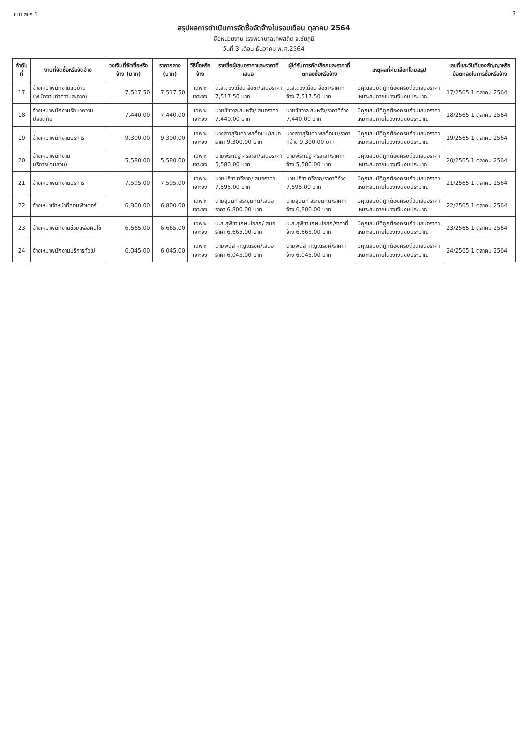แบบ สขร.1 3
สรุปผลการดำเนินการจัดซื้อจัดจ้างในรอบเดือน ตุลาคม 2564
ชื่อหน่วยงาน โรงพยาบาลเทพสถิต จ.ชัยภูมิ
วันที่ 3 เดือน ธันวาคม พ.ศ.2564
| ลำดับที่ | งานที่จัดซื้อหรือจัดจ้าง | วงเงินที่จัดซื้อหรือจ้าง (บาท) | ราคากลาง (บาท) | วิธีซื้อหรือจ้าง | รายชื่อผู้เสนอราคาและราคาที่เสนอ | ผู้ได้รับการคัดเลือกและราคาที่ตกลงซื้อหรือจ้าง | เหตุผลที่คัดเลือกโดยสรุป | เลขที่และวันที่ของสัญญาหรือข้อตกลงในการซื้อหรือจ้าง |
| --- | --- | --- | --- | --- | --- | --- | --- | --- |
| 17 | จ้างเหมาพนักงานแม่บ้าน (พนักงานทำความสะอาด) | 7,517.50 | 7,517.50 | เฉพาะเจาะจง | น.ส.ดวงเดือน ลือชา/เสนอราคา 7,517.50 บาท | น.ส.ดวงเดือน ลือชา/ราคาที่จ้าง 7,517.50 บาท | มีคุณสมบัติถูกต้องครบถ้วนเสนอราคาเหมาะสมภายในวงเงินงบประมาณ | 17/2565 1 ตุลาคม 2564 |
| 18 | จ้างเหมาพนักงานรักษาความปลอดภัย | 7,440.00 | 7,440.00 | เฉพาะเจาะจง | นายชัชวาล สมหวัง/เสนอราคา 7,440.00 บาท | นายชัชวาล สมหวัง/ราคาที่จ้าง 7,440.00 บาท | มีคุณสมบัติถูกต้องครบถ้วนเสนอราคาเหมาะสมภายในวงเงินงบประมาณ | 18/2565 1 ตุลาคม 2564 |
| 19 | จ้างเหมาพนักงานบริการ | 9,300.00 | 9,300.00 | เฉพาะเจาะจง | นางสาวสุรินดา พลตื้อชบ/เสนอราคา 9,300.00 บาท | นางสาวสุรินดา พลตื้อชบ/ราคาที่จ้าง 9,300.00 บาท | มีคุณสมบัติถูกต้องครบถ้วนเสนอราคาเหมาะสมภายในวงเงินงบประมาณ | 19/2565 1 ตุลาคม 2564 |
| 20 | จ้างเหมาพนักงานบริการ(คนสวน) | 5,580.00 | 5,580.00 | เฉพาะเจาะจง | นายพีระณัฐ ศรีลาสา/เสนอราคา 5,580.00 บาท | นายพีระณัฐ ศรีลาสา/ราคาที่จ้าง 5,580.00 บาท | มีคุณสมบัติถูกต้องครบถ้วนเสนอราคาเหมาะสมภายในวงเงินงบประมาณ | 20/2565 1 ตุลาคม 2564 |
| 21 | จ้างเหมาพนักงานบริการ | 7,595.00 | 7,595.00 | เฉพาะเจาะจง | นายปรีชา ทวีลาภ/เสนอราคา 7,595.00 บาท | นายปรีชา ทวีลาภ/ราคาที่จ้าง 7,595.00 บาท | มีคุณสมบัติถูกต้องครบถ้วนเสนอราคาเหมาะสมภายในวงเงินงบประมาณ | 21/2565 1 ตุลาคม 2564 |
| 22 | จ้างเหมาเจ้าหน้าที่คอมพิวเตอร์ | 6,800.00 | 6,800.00 | เฉพาะเจาะจง | นายสุนันท์ สระขุนทด/เสนอราคา 6,800.00 บาท | นายสุนันท์ สระขุนทด/ราคาที่จ้าง 6,800.00 บาท | มีคุณสมบัติถูกต้องครบถ้วนเสนอราคาเหมาะสมภายในวงเงินงบประมาณ | 22/2565 1 ตุลาคม 2564 |
| 23 | จ้างเหมาพนักงานช่วยเหลือคนไข้ | 6,665.00 | 6,665.00 | เฉพาะเจาะจง | น.ส.สุพิชา เกษมโอสถ/เสนอราคา 6,665.00 บาท | น.ส.สุพิชา เกษมโอสถ/ราคาที่จ้าง 6,665.00 บาท | มีคุณสมบัติถูกต้องครบถ้วนเสนอราคาเหมาะสมภายในวงเงินงบประมาณ | 23/2565 1 ตุลาคม 2564 |
| 24 | จ้างเหมาพนักงานบริการทั่วไป | 6,045.00 | 6,045.00 | เฉพาะเจาะจง | นายพนัส หาญณรงค์/เสนอราคา 6,045.00 บาท | นายพนัส หาญณรงค์/ราคาที่จ้าง 6,045.00 บาท | มีคุณสมบัติถูกต้องครบถ้วนเสนอราคาเหมาะสมภายในวงเงินงบประมาณ | 24/2565 1 ตุลาคม 2564 |